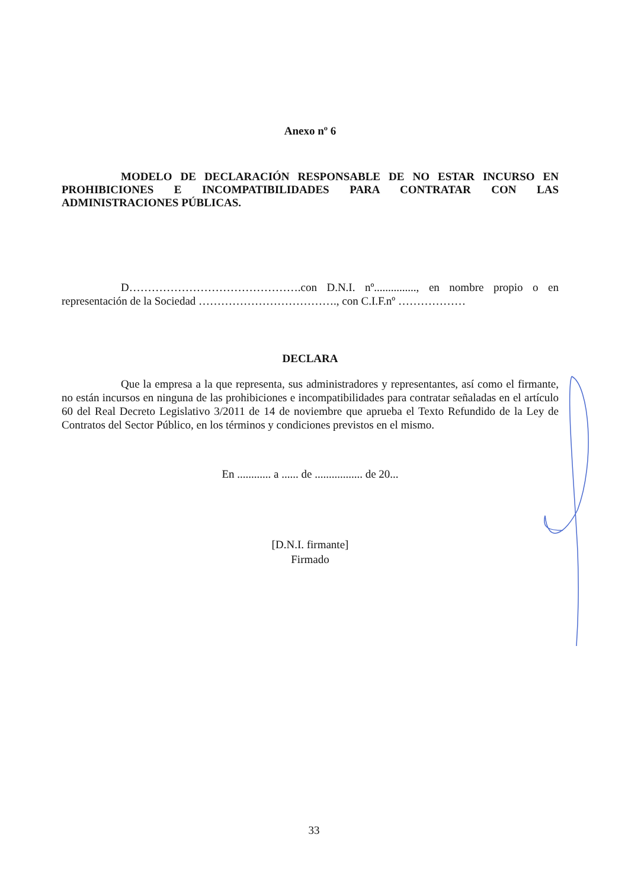Anexo nº 6
MODELO DE DECLARACIÓN RESPONSABLE DE NO ESTAR INCURSO EN PROHIBICIONES E INCOMPATIBILIDADES PARA CONTRATAR CON LAS ADMINISTRACIONES PÚBLICAS.
D……………………………………….con D.N.I. nº..............., en nombre propio o en representación de la Sociedad ………………………………., con C.I.F.nº ………………
DECLARA
Que la empresa a la que representa, sus administradores y representantes, así como el firmante, no están incursos en ninguna de las prohibiciones e incompatibilidades para contratar señaladas en el artículo 60 del Real Decreto Legislativo 3/2011 de 14 de noviembre que aprueba el Texto Refundido de la Ley de Contratos del Sector Público, en los términos y condiciones previstos en el mismo.
En ............ a ...... de ................. de 20...
[D.N.I. firmante]
Firmado
33